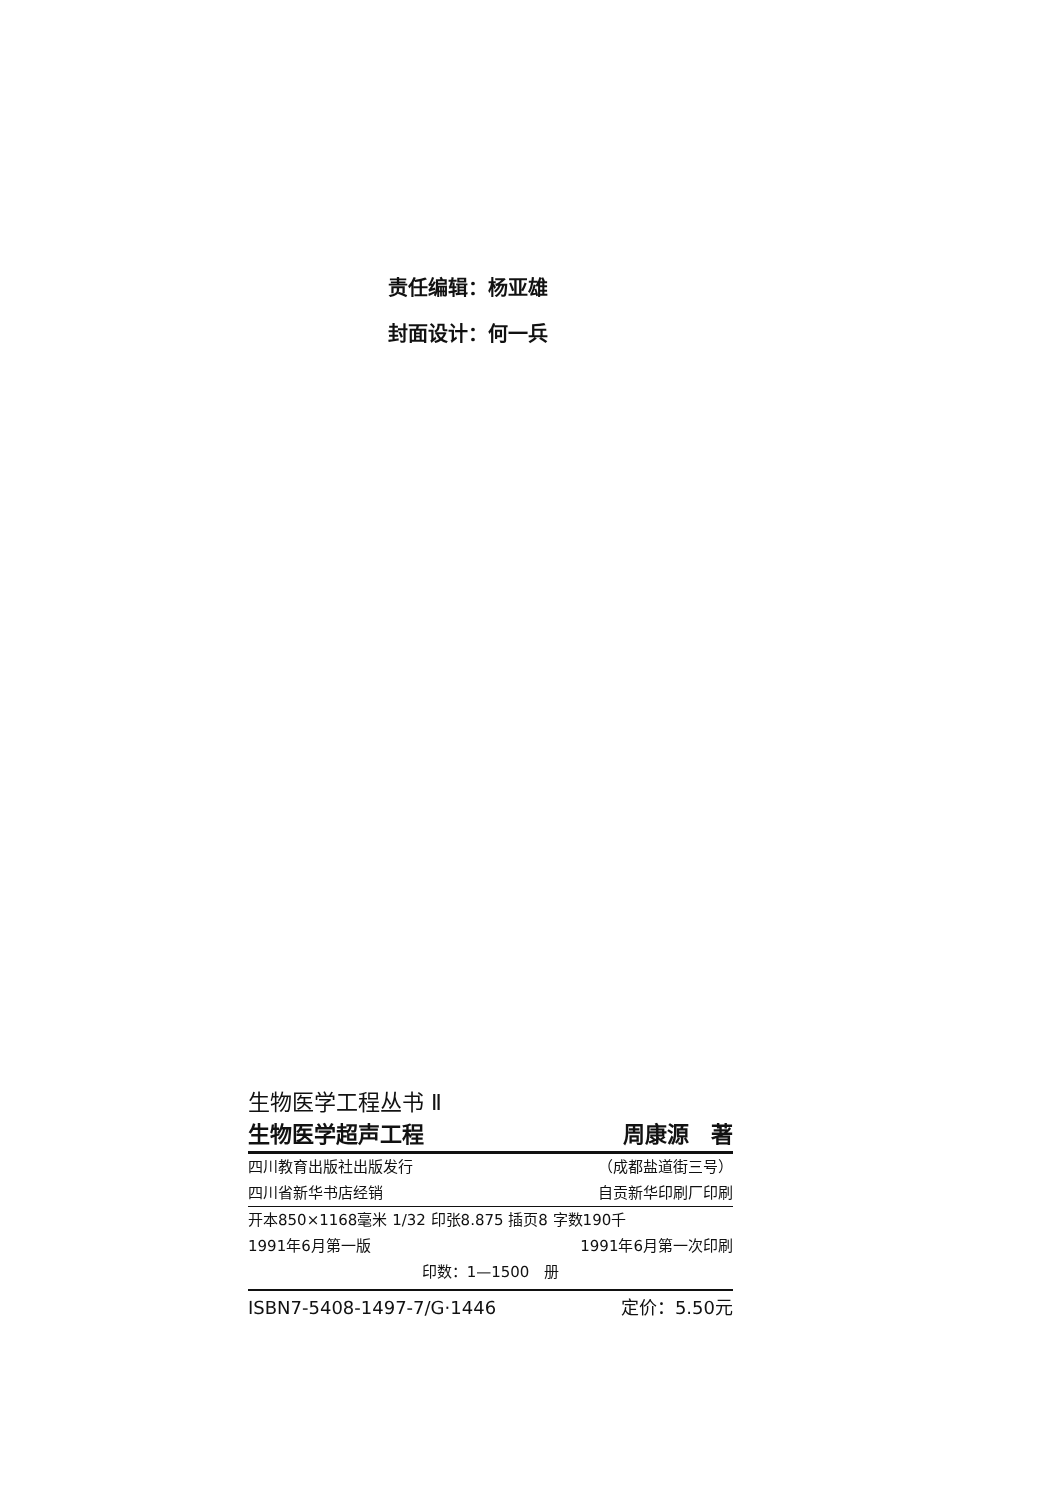责任编辑：杨亚雄
封面设计：何一兵
生物医学工程丛书 Ⅱ
生物医学超声工程 周康源　著
四川教育出版社出版发行 （成都盐道街三号）
四川省新华书店经销 自贡新华印刷厂印刷
开本850×1168毫米 1/32 印张8.875 插页8 字数190千
1991年6月第一版 1991年6月第一次印刷
印数：1—1500　册
ISBN7-5408-1497-7/G·1446 定价：5.50元